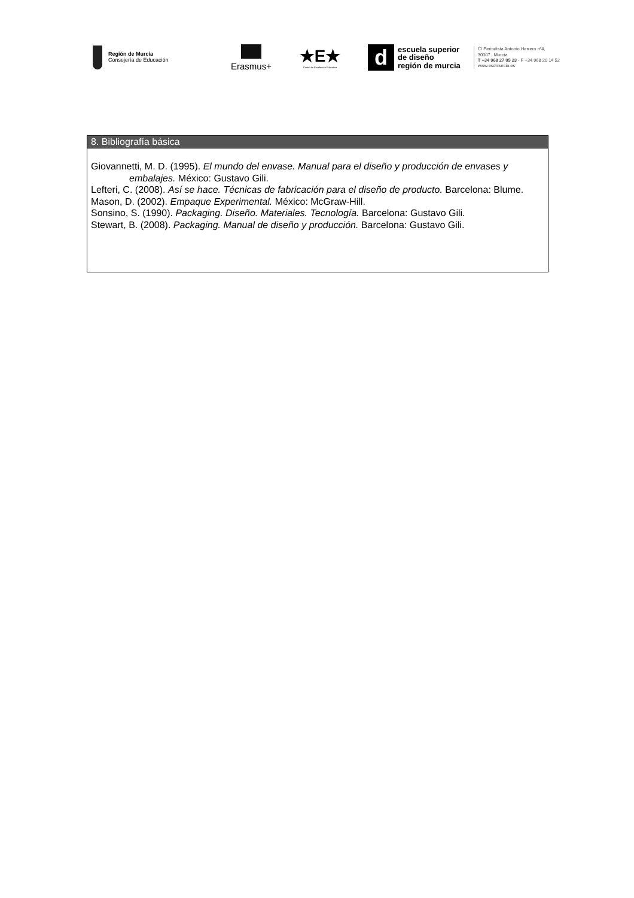Región de Murcia
Consejería de Educación
Erasmus+
★E★
Centro de Excelencia Educativa
d
escuela superior
de diseño
región de murcia
C/ Periodista Antonio Herrero nº4,
30007 . Murcia
T +34 968 27 05 23 - F +34 968 20 14 52
www.esdmurcia.es
8. Bibliografía básica
Giovannetti, M. D. (1995). El mundo del envase. Manual para el diseño y producción de envases y embalajes. México: Gustavo Gili.
Lefteri, C. (2008). Así se hace. Técnicas de fabricación para el diseño de producto. Barcelona: Blume.
Mason, D. (2002). Empaque Experimental. México: McGraw-Hill.
Sonsino, S. (1990). Packaging. Diseño. Materiales. Tecnología. Barcelona: Gustavo Gili.
Stewart, B. (2008). Packaging. Manual de diseño y producción. Barcelona: Gustavo Gili.